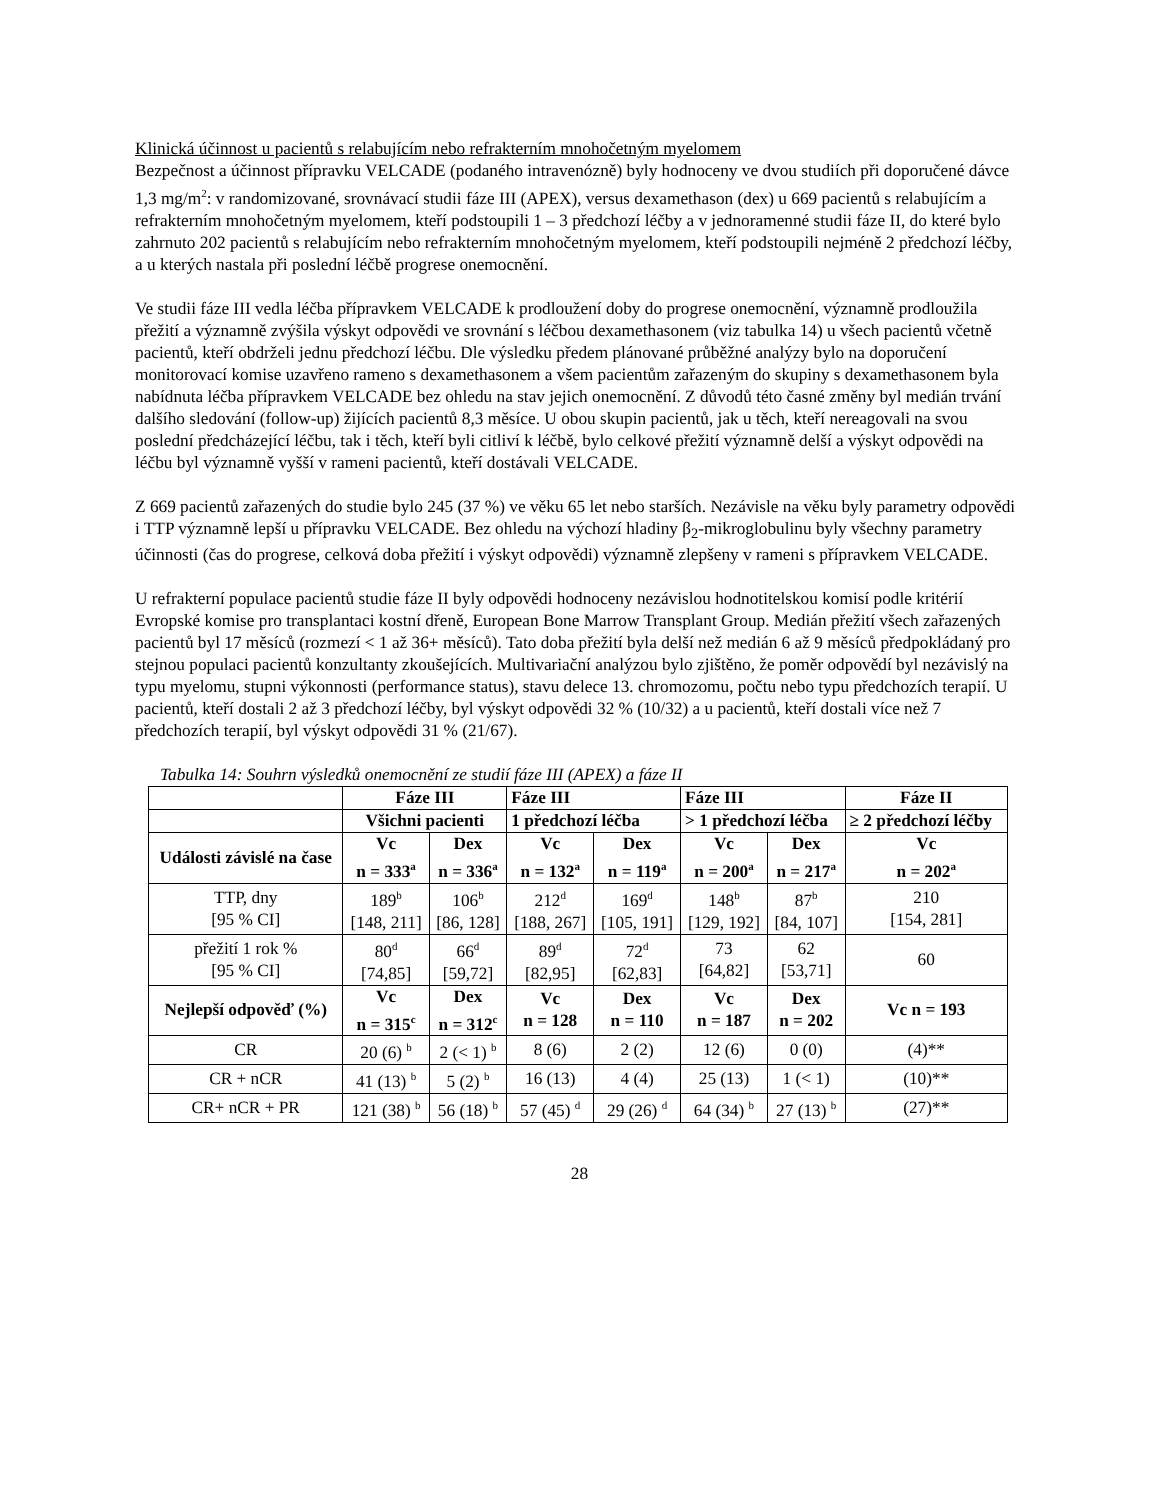Klinická účinnost u pacientů s relabujícím nebo refrakterním mnohočetným myelomem
Bezpečnost a účinnost přípravku VELCADE (podaného intravenózně) byly hodnoceny ve dvou studiích při doporučené dávce 1,3 mg/m<sup>2</sup>: v randomizované, srovnávací studii fáze III (APEX), versus dexamethason (dex) u 669 pacientů s relabujícím a refrakterním mnohočetným myelomem, kteří podstoupili 1 – 3 předchozí léčby a v jednoramenné studii fáze II, do které bylo zahrnuto 202 pacientů s relabujícím nebo refrakterním mnohočetným myelomem, kteří podstoupili nejméně 2 předchozí léčby, a u kterých nastala při poslední léčbě progrese onemocnění.
Ve studii fáze III vedla léčba přípravkem VELCADE k prodloužení doby do progrese onemocnění, významně prodloužila přežití a významně zvýšila výskyt odpovědi ve srovnání s léčbou dexamethasonem (viz tabulka 14) u všech pacientů včetně pacientů, kteří obdrželi jednu předchozí léčbu. Dle výsledku předem plánované průběžné analýzy bylo na doporučení monitorovací komise uzavřeno rameno s dexamethasonem a všem pacientům zařazeným do skupiny s dexamethasonem byla nabídnuta léčba přípravkem VELCADE bez ohledu na stav jejich onemocnění. Z důvodů této časné změny byl medián trvání dalšího sledování (follow-up) žijících pacientů 8,3 měsíce. U obou skupin pacientů, jak u těch, kteří nereagovali na svou poslední předcházející léčbu, tak i těch, kteří byli citliví k léčbě, bylo celkové přežití významně delší a výskyt odpovědi na léčbu byl významně vyšší v rameni pacientů, kteří dostávali VELCADE.
Z 669 pacientů zařazených do studie bylo 245 (37 %) ve věku 65 let nebo starších. Nezávisle na věku byly parametry odpovědi i TTP významně lepší u přípravku VELCADE. Bez ohledu na výchozí hladiny β<sub>2</sub>-mikroglobulinu byly všechny parametry účinnosti (čas do progrese, celková doba přežití i výskyt odpovědi) významně zlepšeny v rameni s přípravkem VELCADE.
U refrakterní populace pacientů studie fáze II byly odpovědi hodnoceny nezávislou hodnotitelskou komisí podle kritérií Evropské komise pro transplantaci kostní dřeně, European Bone Marrow Transplant Group. Medián přežití všech zařazených pacientů byl 17 měsíců (rozmezí < 1 až 36+ měsíců). Tato doba přežití byla delší než medián 6 až 9 měsíců předpokládaný pro stejnou populaci pacientů konzultanty zkoušejících. Multivariační analýzou bylo zjištěno, že poměr odpovědí byl nezávislý na typu myelomu, stupni výkonnosti (performance status), stavu delece 13. chromozomu, počtu nebo typu předchozích terapií. U pacientů, kteří dostali 2 až 3 předchozí léčby, byl výskyt odpovědi 32 % (10/32) a u pacientů, kteří dostali více než 7 předchozích terapií, byl výskyt odpovědi 31 % (21/67).
Tabulka 14: Souhrn výsledků onemocnění ze studií fáze III (APEX) a fáze II
| | Fáze III | | Fáze III | | Fáze III | | Fáze II |
| --- | --- | --- | --- | --- | --- | --- | --- |
| | Všichni pacienti | | 1 předchozí léčba | | > 1 předchozí léčba | | ≥ 2 předchozí léčby |
| Události závislé na čase | Vc n = 333<sup>a</sup> | Dex n = 336<sup>a</sup> | Vc n = 132<sup>a</sup> | Dex n = 119<sup>a</sup> | Vc n = 200<sup>a</sup> | Dex n = 217<sup>a</sup> | Vc n = 202<sup>a</sup> |
| TTP, dny [95 % CI] | 189<sup>b</sup> [148, 211] | 106<sup>b</sup> [86, 128] | 212<sup>d</sup> [188, 267] | 169<sup>d</sup> [105, 191] | 148<sup>b</sup> [129, 192] | 87<sup>b</sup> [84, 107] | 210 [154, 281] |
| přežití 1 rok % [95 % CI] | 80<sup>d</sup> [74,85] | 66<sup>d</sup> [59,72] | 89<sup>d</sup> [82,95] | 72<sup>d</sup> [62,83] | 73 [64,82] | 62 [53,71] | 60 |
| Nejlepší odpověď (%) | Vc n = 315<sup>c</sup> | Dex n = 312<sup>c</sup> | Vc n = 128 | Dex n = 110 | Vc n = 187 | Dex n = 202 | Vc n = 193 |
| CR | 20 (6) <sup>b</sup> | 2 (< 1) <sup>b</sup> | 8 (6) | 2 (2) | 12 (6) | 0 (0) | (4)** |
| CR + nCR | 41 (13) <sup>b</sup> | 5 (2) <sup>b</sup> | 16 (13) | 4 (4) | 25 (13) | 1 (< 1) | (10)** |
| CR+ nCR + PR | 121 (38) <sup>b</sup> | 56 (18) <sup>b</sup> | 57 (45) <sup>d</sup> | 29 (26) <sup>d</sup> | 64 (34) <sup>b</sup> | 27 (13) <sup>b</sup> | (27)** |
28